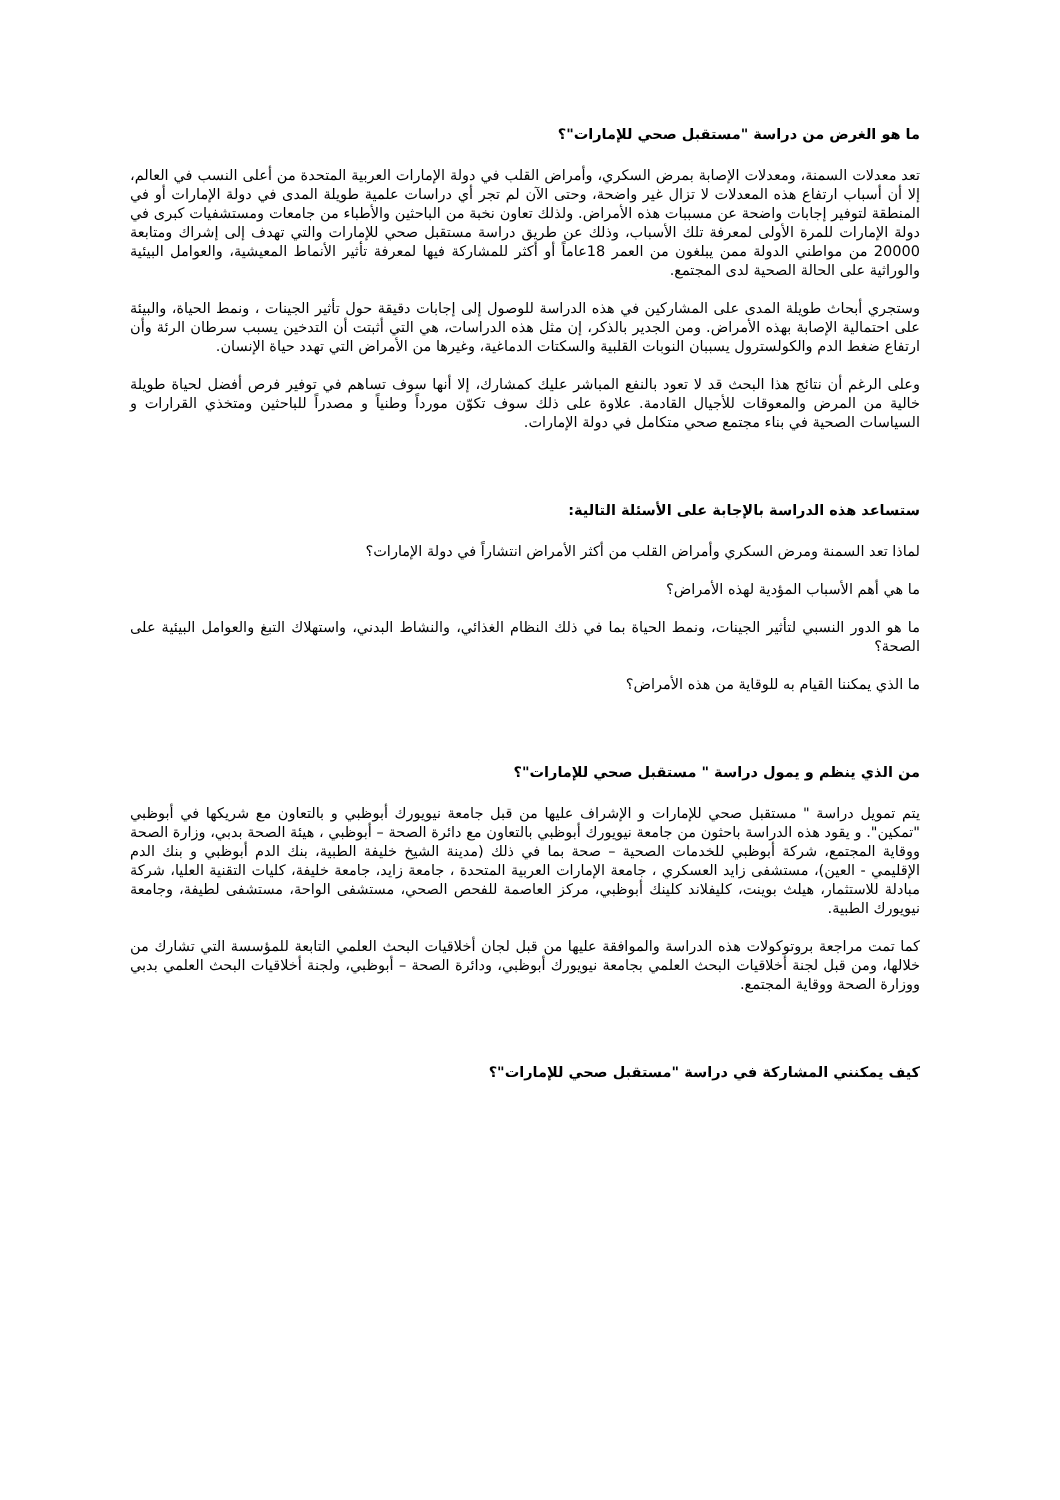ما هو الغرض من دراسة "مستقبل صحي للإمارات"؟
تعد معدلات السمنة، ومعدلات الإصابة بمرض السكري، وأمراض القلب في دولة الإمارات العربية المتحدة من أعلى النسب في العالم، إلا أن أسباب ارتفاع هذه المعدلات لا تزال غير واضحة، وحتى الآن لم تجر أي دراسات علمية طويلة المدى في دولة الإمارات أو في المنطقة لتوفير إجابات واضحة عن مسببات هذه الأمراض. ولذلك تعاون نخبة من الباحثين والأطباء من جامعات ومستشفيات كبرى في دولة الإمارات للمرة الأولى لمعرفة تلك الأسباب، وذلك عن طريق دراسة مستقبل صحي للإمارات والتي تهدف إلى إشراك ومتابعة 20000 من مواطني الدولة ممن يبلغون من العمر 18عاماً أو أكثر للمشاركة فيها لمعرفة تأثير الأنماط المعيشية، والعوامل البيئية والوراثية على الحالة الصحية لدى المجتمع.
وستجري أبحاث طويلة المدى على المشاركين في هذه الدراسة للوصول إلى إجابات دقيقة حول تأثير الجينات ، ونمط الحياة، والبيئة على احتمالية الإصابة بهذه الأمراض. ومن الجدير بالذكر، إن مثل هذه الدراسات، هي التي أثبتت أن التدخين يسبب سرطان الرئة وأن ارتفاع ضغط الدم والكولسترول يسببان النوبات القلبية والسكتات الدماغية، وغيرها من الأمراض التي تهدد حياة الإنسان.
وعلى الرغم أن نتائج هذا البحث قد لا تعود بالنفع المباشر عليك كمشارك، إلا أنها سوف تساهم في توفير فرص أفضل لحياة طويلة خالية من المرض والمعوقات للأجيال القادمة. علاوة على ذلك سوف تكوّن مورداً وطنياً و مصدراً للباحثين ومتخذي القرارات و السياسات الصحية في بناء مجتمع صحي متكامل في دولة الإمارات.
ستساعد هذه الدراسة بالإجابة على الأسئلة التالية:
لماذا تعد السمنة ومرض السكري وأمراض القلب من أكثر الأمراض انتشاراً في دولة الإمارات؟
ما هي أهم الأسباب المؤدية لهذه الأمراض؟
ما هو الدور النسبي لتأثير الجينات، ونمط الحياة بما في ذلك النظام الغذائي، والنشاط البدني، واستهلاك التبغ والعوامل البيئية على الصحة؟
ما الذي يمكننا القيام به للوقاية من هذه الأمراض؟
من الذي ينظم و يمول دراسة " مستقبل صحي للإمارات"؟
يتم تمويل دراسة " مستقبل صحي للإمارات و الإشراف عليها من قبل جامعة نيويورك أبوظبي و بالتعاون مع شريكها في أبوظبي "تمكين". و يقود هذه الدراسة باحثون من جامعة نيويورك أبوظبي بالتعاون مع دائرة الصحة – أبوظبي ، هيئة الصحة بدبي، وزارة الصحة ووقاية المجتمع، شركة أبوظبي للخدمات الصحية – صحة بما في ذلك (مدينة الشيخ خليفة الطبية، بنك الدم أبوظبي و بنك الدم الإقليمي - العين)، مستشفى زايد العسكري ، جامعة الإمارات العربية المتحدة ، جامعة زايد، جامعة خليفة، كليات التقنية العليا، شركة مبادلة للاستثمار، هيلث بوينت، كليفلاند كلينك أبوظبي، مركز العاصمة للفحص الصحي، مستشفى الواحة، مستشفى لطيفة، وجامعة نيويورك الطبية.
كما تمت مراجعة بروتوكولات هذه الدراسة والموافقة عليها من قبل لجان أخلاقيات البحث العلمي التابعة للمؤسسة التي تشارك من خلالها، ومن قبل لجنة أخلاقيات البحث العلمي بجامعة نيويورك أبوظبي، ودائرة الصحة – أبوظبي، ولجنة أخلاقيات البحث العلمي بدبي ووزارة الصحة ووقاية المجتمع.
كيف يمكنني المشاركة في دراسة "مستقبل صحي للإمارات"؟